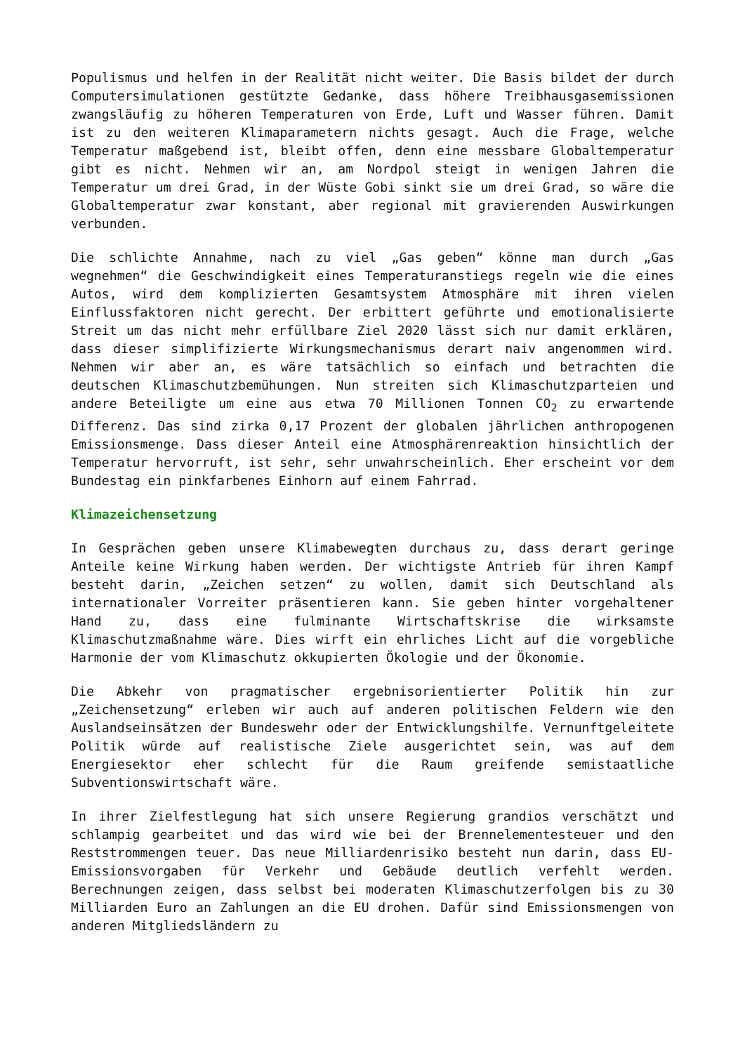Populismus und helfen in der Realität nicht weiter. Die Basis bildet der durch Computersimulationen gestützte Gedanke, dass höhere Treibhausgasemissionen zwangsläufig zu höheren Temperaturen von Erde, Luft und Wasser führen. Damit ist zu den weiteren Klimaparametern nichts gesagt. Auch die Frage, welche Temperatur maßgebend ist, bleibt offen, denn eine messbare Globaltemperatur gibt es nicht. Nehmen wir an, am Nordpol steigt in wenigen Jahren die Temperatur um drei Grad, in der Wüste Gobi sinkt sie um drei Grad, so wäre die Globaltemperatur zwar konstant, aber regional mit gravierenden Auswirkungen verbunden.
Die schlichte Annahme, nach zu viel „Gas geben“ könne man durch „Gas wegnehmen“ die Geschwindigkeit eines Temperaturanstiegs regeln wie die eines Autos, wird dem komplizierten Gesamtsystem Atmosphäre mit ihren vielen Einflussfaktoren nicht gerecht. Der erbittert geführte und emotionalisierte Streit um das nicht mehr erfüllbare Ziel 2020 lässt sich nur damit erklären, dass dieser simplifizierte Wirkungsmechanismus derart naiv angenommen wird. Nehmen wir aber an, es wäre tatsächlich so einfach und betrachten die deutschen Klimaschutzbemühungen. Nun streiten sich Klimaschutzparteien und andere Beteiligte um eine aus etwa 70 Millionen Tonnen CO<sub>2</sub> zu erwartende Differenz. Das sind zirka 0,17 Prozent der globalen jährlichen anthropogenen Emissionsmenge. Dass dieser Anteil eine Atmosphärenreaktion hinsichtlich der Temperatur hervorruft, ist sehr, sehr unwahrscheinlich. Eher erscheint vor dem Bundestag ein pinkfarbenes Einhorn auf einem Fahrrad.
Klimazeichensetzung
In Gesprächen geben unsere Klimabewegten durchaus zu, dass derart geringe Anteile keine Wirkung haben werden. Der wichtigste Antrieb für ihren Kampf besteht darin, „Zeichen setzen“ zu wollen, damit sich Deutschland als internationaler Vorreiter präsentieren kann. Sie geben hinter vorgehaltener Hand zu, dass eine fulminante Wirtschaftskrise die wirksamste Klimaschutzmaßnahme wäre. Dies wirft ein ehrliches Licht auf die vorgebliche Harmonie der vom Klimaschutz okkupierten Ökologie und der Ökonomie.
Die Abkehr von pragmatischer ergebnisorientierter Politik hin zur „Zeichensetzung“ erleben wir auch auf anderen politischen Feldern wie den Auslandseinsätzen der Bundeswehr oder der Entwicklungshilfe. Vernunftgeleitete Politik würde auf realistische Ziele ausgerichtet sein, was auf dem Energiesektor eher schlecht für die Raum greifende semistaatliche Subventionswirtschaft wäre.
In ihrer Zielfestlegung hat sich unsere Regierung grandios verschätzt und schlampig gearbeitet und das wird wie bei der Brennelementesteuer und den Reststrommengen teuer. Das neue Milliardenrisiko besteht nun darin, dass EU-Emissionsvorgaben für Verkehr und Gebäude deutlich verfehlt werden. Berechnungen zeigen, dass selbst bei moderaten Klimaschutzerfolgen bis zu 30 Milliarden Euro an Zahlungen an die EU drohen. Dafür sind Emissionsmengen von anderen Mitgliedsländern zu